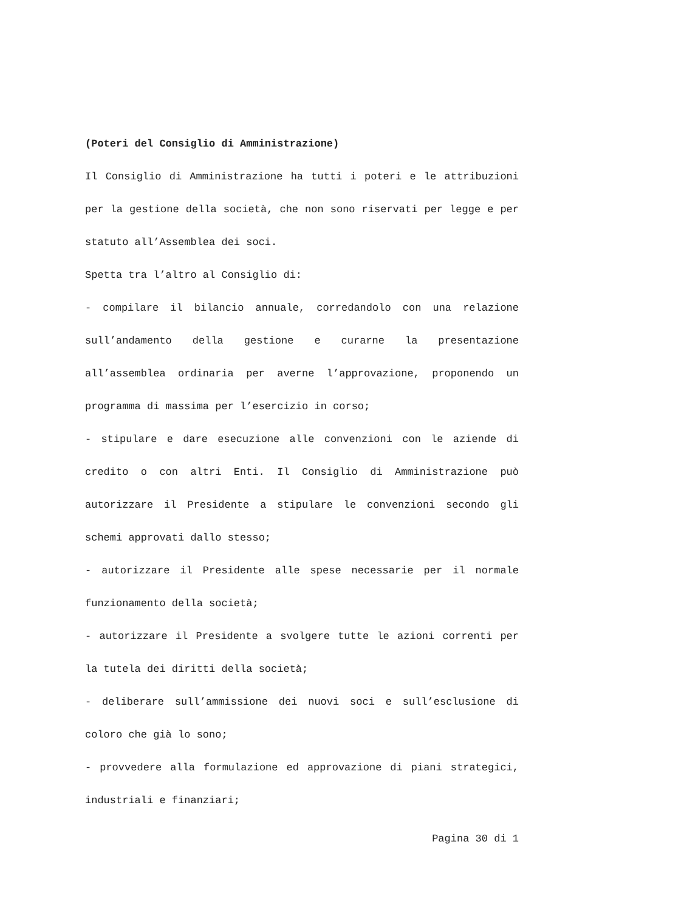(Poteri del Consiglio di Amministrazione)
Il Consiglio di Amministrazione ha tutti i poteri e le attribuzioni per la gestione della società, che non sono riservati per legge e per statuto all’Assemblea dei soci.
Spetta tra l’altro al Consiglio di:
- compilare il bilancio annuale, corredandolo con una relazione sull’andamento della gestione e curarne la presentazione all’assemblea ordinaria per averne l’approvazione, proponendo un programma di massima per l’esercizio in corso;
- stipulare e dare esecuzione alle convenzioni con le aziende di credito o con altri Enti. Il Consiglio di Amministrazione può autorizzare il Presidente a stipulare le convenzioni secondo gli schemi approvati dallo stesso;
- autorizzare il Presidente alle spese necessarie per il normale funzionamento della società;
- autorizzare il Presidente a svolgere tutte le azioni correnti per la tutela dei diritti della società;
- deliberare sull’ammissione dei nuovi soci e sull’esclusione di coloro che già lo sono;
- provvedere alla formulazione ed approvazione di piani strategici, industriali e finanziari;
Pagina 30 di 1